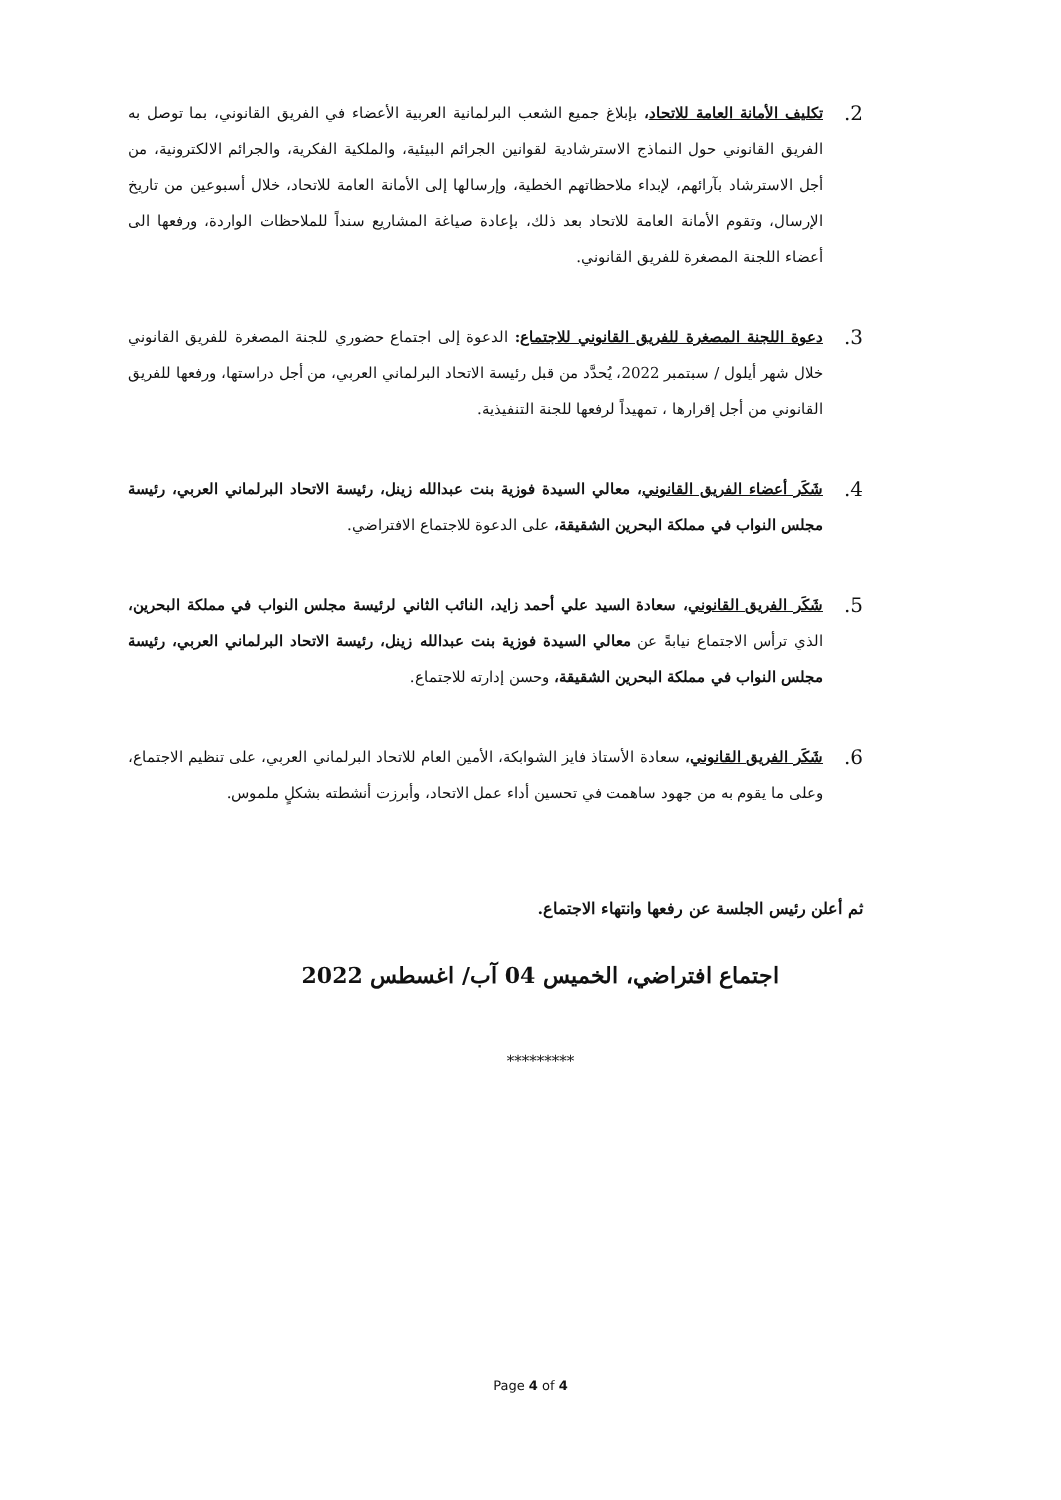2.
تكليف الأمانة العامة للاتحاد، بإبلاغ جميع الشعب البرلمانية العربية الأعضاء في الفريق القانوني، بما توصل به الفريق القانوني حول النماذج الاسترشادية لقوانين الجرائم البيئية، والملكية الفكرية، والجرائم الالكترونية، من أجل الاسترشاد بآرائهم، لإبداء ملاحظاتهم الخطية، وإرسالها إلى الأمانة العامة للاتحاد، خلال أسبوعين من تاريخ الإرسال، وتقوم الأمانة العامة للاتحاد بعد ذلك، بإعادة صياغة المشاريع سنداً للملاحظات الواردة، ورفعها الى أعضاء اللجنة المصغرة للفريق القانوني.
3.
دعوة اللجنة المصغرة للفريق القانوني للاجتماع: الدعوة إلى اجتماع حضوري للجنة المصغرة للفريق القانوني خلال شهر أيلول / سبتمبر 2022، يُحدَّد من قبل رئيسة الاتحاد البرلماني العربي، من أجل دراستها، ورفعها للفريق القانوني من أجل إقرارها ، تمهيداً لرفعها للجنة التنفيذية.
4.
شَكَر أعضاء الفريق القانوني، معالي السيدة فوزية بنت عبدالله زينل، رئيسة الاتحاد البرلماني العربي، رئيسة مجلس النواب في مملكة البحرين الشقيقة، على الدعوة للاجتماع الافتراضي.
5.
شَكَر الفريق القانوني، سعادة السيد علي أحمد زايد، النائب الثاني لرئيسة مجلس النواب في مملكة البحرين، الذي ترأس الاجتماع نيابةً عن معالي السيدة فوزية بنت عبدالله زينل، رئيسة الاتحاد البرلماني العربي، رئيسة مجلس النواب في مملكة البحرين الشقيقة، وحسن إدارته للاجتماع.
6.
شَكَر الفريق القانوني، سعادة الأستاذ فايز الشوابكة، الأمين العام للاتحاد البرلماني العربي، على تنظيم الاجتماع، وعلى ما يقوم به من جهود ساهمت في تحسين أداء عمل الاتحاد، وأبرزت أنشطته بشكلٍ ملموس.
ثم أعلن رئيس الجلسة عن رفعها وانتهاء الاجتماع.
اجتماع افتراضي، الخميس 04 آب/ اغسطس 2022
*********
Page 4 of 4